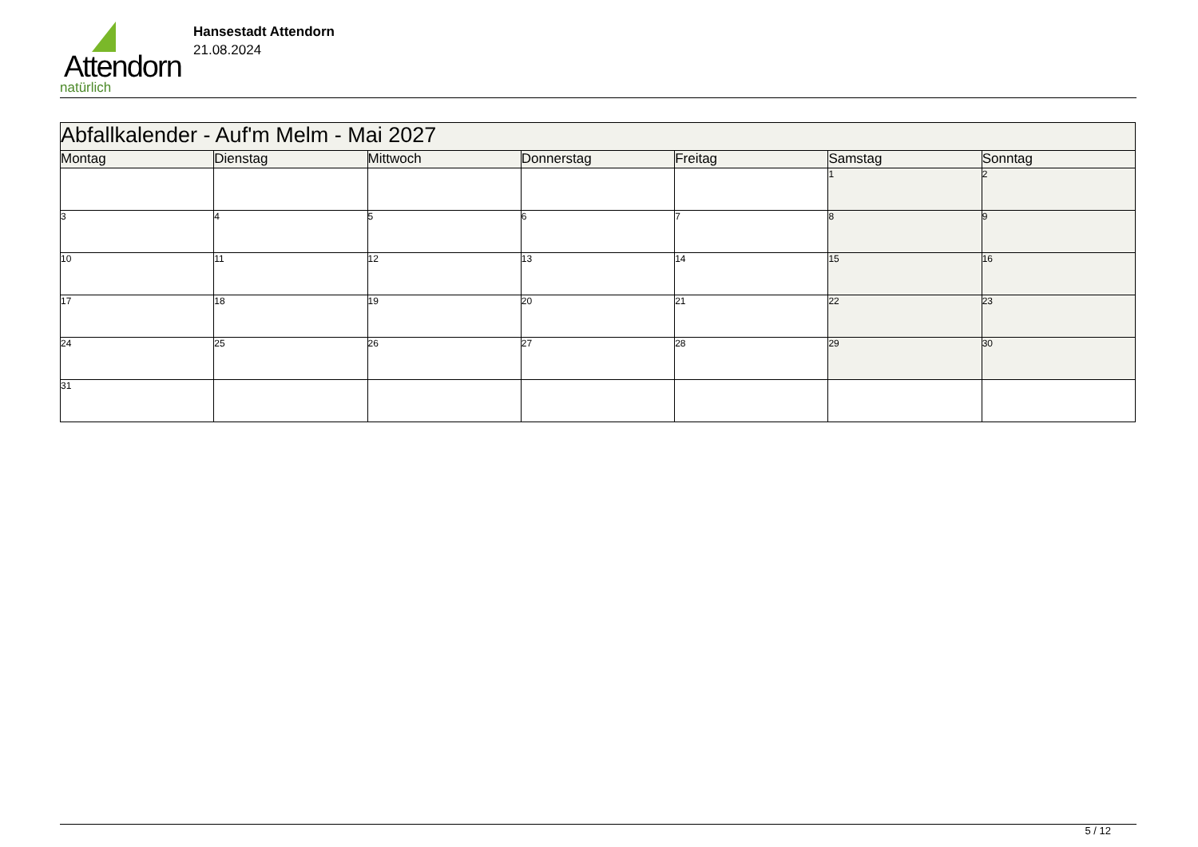Attendorn
natürlich
Hansestadt Attendorn
21.08.2024
| Abfallkalender - Auf'm Melm - Mai 2027 | | | | | | |
| Montag | Dienstag | Mittwoch | Donnerstag | Freitag | Samstag | Sonntag |
| | | | | | 1 | 2 |
| 3 | 4 | 5 | 6 | 7 | 8 | 9 |
| 10 | 11 | 12 | 13 | 14 | 15 | 16 |
| 17 | 18 | 19 | 20 | 21 | 22 | 23 |
| 24 | 25 | 26 | 27 | 28 | 29 | 30 |
| 31 | | | | | | |
5 / 12